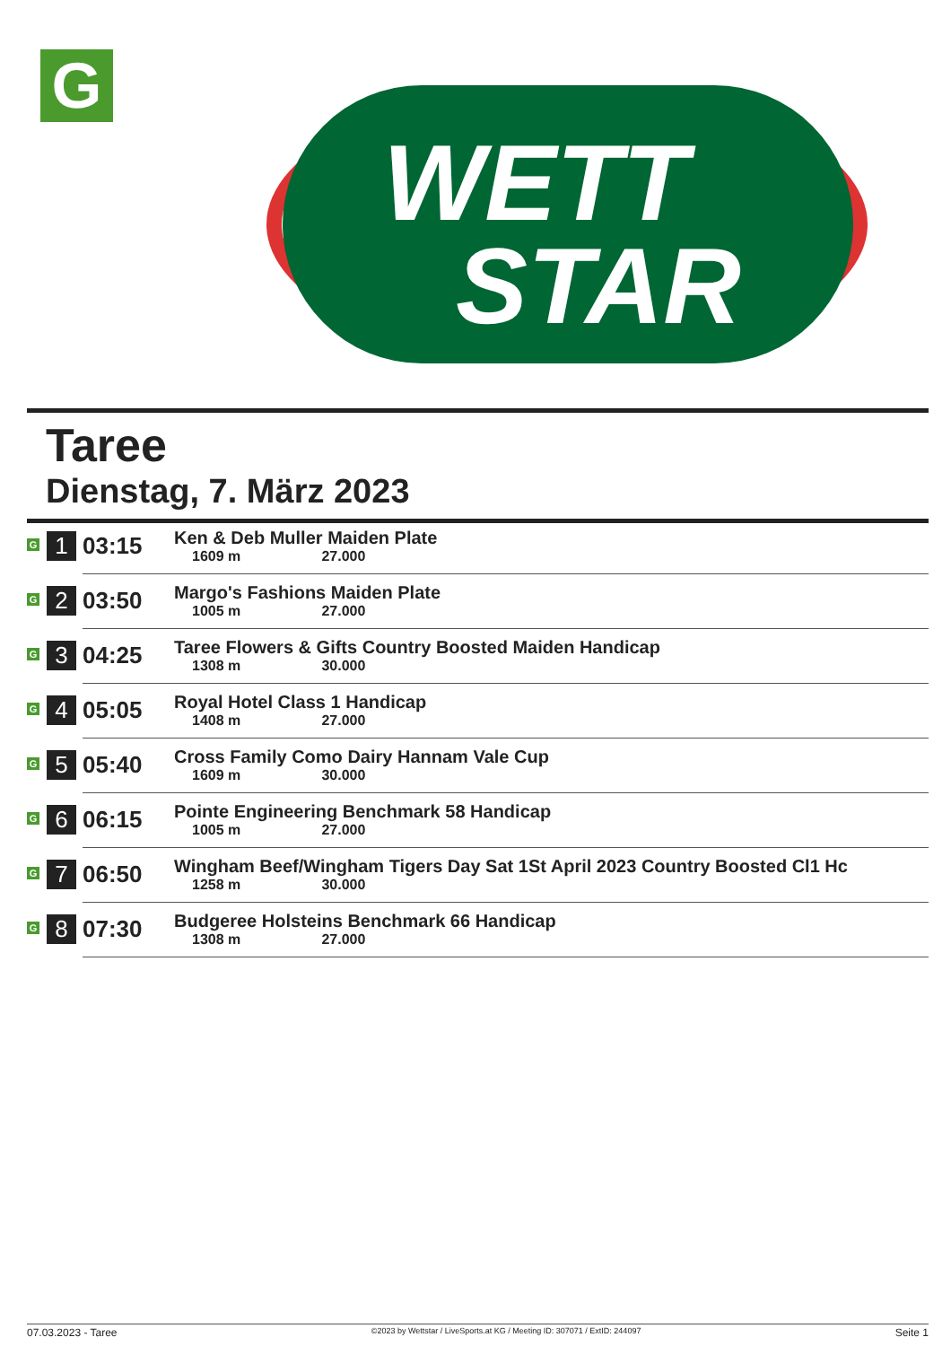G
WETT
STAR
Taree
Dienstag, 7. März 2023
| G | 1 | 03:15 | Ken & Deb Muller Maiden Plate 1609 m 27.000 |
| G | 2 | 03:50 | Margo's Fashions Maiden Plate 1005 m 27.000 |
| G | 3 | 04:25 | Taree Flowers & Gifts Country Boosted Maiden Handicap 1308 m 30.000 |
| G | 4 | 05:05 | Royal Hotel Class 1 Handicap 1408 m 27.000 |
| G | 5 | 05:40 | Cross Family Como Dairy Hannam Vale Cup 1609 m 30.000 |
| G | 6 | 06:15 | Pointe Engineering Benchmark 58 Handicap 1005 m 27.000 |
| G | 7 | 06:50 | Wingham Beef/Wingham Tigers Day Sat 1St April 2023 Country Boosted Cl1 Hc 1258 m 30.000 |
| G | 8 | 07:30 | Budgeree Holsteins Benchmark 66 Handicap 1308 m 27.000 |
07.03.2023 - Taree ©2023 by Wettstar / LiveSports.at KG / Meeting ID: 307071 / ExtID: 244097 Seite 1